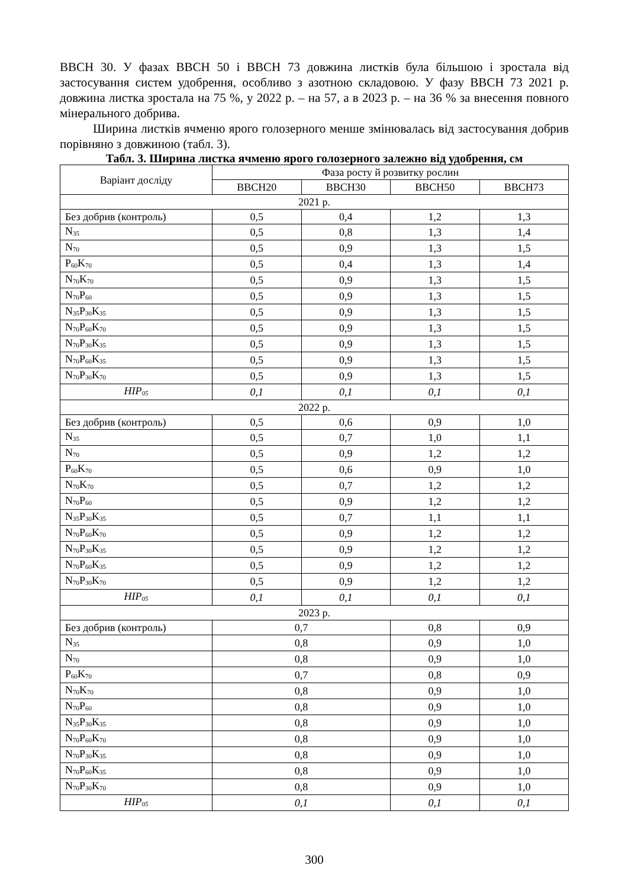BBCH 30. У фазах BBCH 50 і BBCH 73 довжина листків була більшою і зростала від застосування систем удобрення, особливо з азотною складовою. У фазу BBCH 73 2021 р. довжина листка зростала на 75 %, у 2022 р. – на 57, а в 2023 р. – на 36 % за внесення повного мінерального добрива.
Ширина листків ячменю ярого голозерного менше змінювалась від застосування добрив порівняно з довжиною (табл. 3).
Табл. 3. Ширина листка ячменю ярого голозерного залежно від удобрення, см
| Варіант досліду | Фаза росту й розвитку рослин | | | |
| --- | --- | --- | --- | --- |
| | BBCH20 | BBCH30 | BBCH50 | BBCH73 |
| 2021 р. | | | | |
| Без добрив (контроль) | 0,5 | 0,4 | 1,2 | 1,3 |
| N<sub>35</sub> | 0,5 | 0,8 | 1,3 | 1,4 |
| N<sub>70</sub> | 0,5 | 0,9 | 1,3 | 1,5 |
| P<sub>60</sub>K<sub>70</sub> | 0,5 | 0,4 | 1,3 | 1,4 |
| N<sub>70</sub>K<sub>70</sub> | 0,5 | 0,9 | 1,3 | 1,5 |
| N<sub>70</sub>P<sub>60</sub> | 0,5 | 0,9 | 1,3 | 1,5 |
| N<sub>35</sub>P<sub>30</sub>K<sub>35</sub> | 0,5 | 0,9 | 1,3 | 1,5 |
| N<sub>70</sub>P<sub>60</sub>K<sub>70</sub> | 0,5 | 0,9 | 1,3 | 1,5 |
| N<sub>70</sub>P<sub>30</sub>K<sub>35</sub> | 0,5 | 0,9 | 1,3 | 1,5 |
| N<sub>70</sub>P<sub>60</sub>K<sub>35</sub> | 0,5 | 0,9 | 1,3 | 1,5 |
| N<sub>70</sub>P<sub>30</sub>K<sub>70</sub> | 0,5 | 0,9 | 1,3 | 1,5 |
| HIP<sub>05</sub> | 0,1 | 0,1 | 0,1 | 0,1 |
| 2022 р. | | | | |
| Без добрив (контроль) | 0,5 | 0,6 | 0,9 | 1,0 |
| N<sub>35</sub> | 0,5 | 0,7 | 1,0 | 1,1 |
| N<sub>70</sub> | 0,5 | 0,9 | 1,2 | 1,2 |
| P<sub>60</sub>K<sub>70</sub> | 0,5 | 0,6 | 0,9 | 1,0 |
| N<sub>70</sub>K<sub>70</sub> | 0,5 | 0,7 | 1,2 | 1,2 |
| N<sub>70</sub>P<sub>60</sub> | 0,5 | 0,9 | 1,2 | 1,2 |
| N<sub>35</sub>P<sub>30</sub>K<sub>35</sub> | 0,5 | 0,7 | 1,1 | 1,1 |
| N<sub>70</sub>P<sub>60</sub>K<sub>70</sub> | 0,5 | 0,9 | 1,2 | 1,2 |
| N<sub>70</sub>P<sub>30</sub>K<sub>35</sub> | 0,5 | 0,9 | 1,2 | 1,2 |
| N<sub>70</sub>P<sub>60</sub>K<sub>35</sub> | 0,5 | 0,9 | 1,2 | 1,2 |
| N<sub>70</sub>P<sub>30</sub>K<sub>70</sub> | 0,5 | 0,9 | 1,2 | 1,2 |
| HIP<sub>05</sub> | 0,1 | 0,1 | 0,1 | 0,1 |
| 2023 р. | | | | |
| Без добрив (контроль) | 0,7 | | 0,8 | 0,9 |
| N<sub>35</sub> | 0,8 | | 0,9 | 1,0 |
| N<sub>70</sub> | 0,8 | | 0,9 | 1,0 |
| P<sub>60</sub>K<sub>70</sub> | 0,7 | | 0,8 | 0,9 |
| N<sub>70</sub>K<sub>70</sub> | 0,8 | | 0,9 | 1,0 |
| N<sub>70</sub>P<sub>60</sub> | 0,8 | | 0,9 | 1,0 |
| N<sub>35</sub>P<sub>30</sub>K<sub>35</sub> | 0,8 | | 0,9 | 1,0 |
| N<sub>70</sub>P<sub>60</sub>K<sub>70</sub> | 0,8 | | 0,9 | 1,0 |
| N<sub>70</sub>P<sub>30</sub>K<sub>35</sub> | 0,8 | | 0,9 | 1,0 |
| N<sub>70</sub>P<sub>60</sub>K<sub>35</sub> | 0,8 | | 0,9 | 1,0 |
| N<sub>70</sub>P<sub>30</sub>K<sub>70</sub> | 0,8 | | 0,9 | 1,0 |
| HIP<sub>05</sub> | 0,1 | | 0,1 | 0,1 |
300